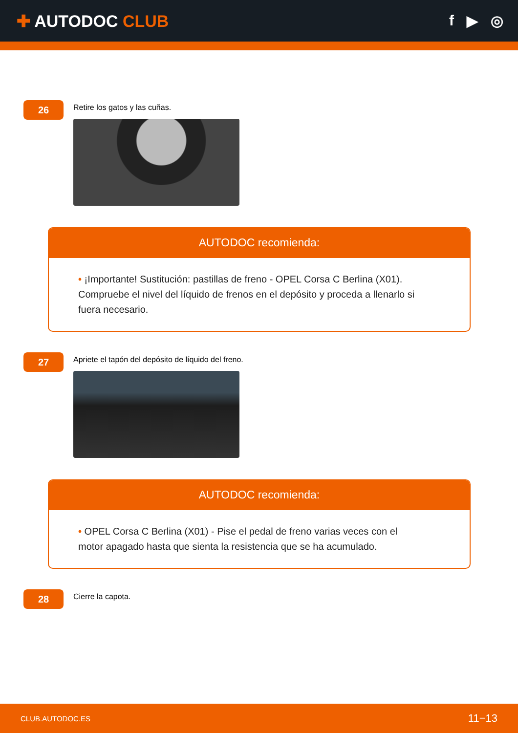✚ AUTODOC CLUB f ▶ ◎
26
Retire los gatos y las cuñas.
AUTODOC recomienda:
• ¡Importante! Sustitución: pastillas de freno - OPEL Corsa C Berlina (X01). Compruebe el nivel del líquido de frenos en el depósito y proceda a llenarlo si fuera necesario.
27
Apriete el tapón del depósito de líquido del freno.
AUTODOC recomienda:
• OPEL Corsa C Berlina (X01) - Pise el pedal de freno varias veces con el motor apagado hasta que sienta la resistencia que se ha acumulado.
28
Cierre la capota.
CLUB.AUTODOC.ES 11−13